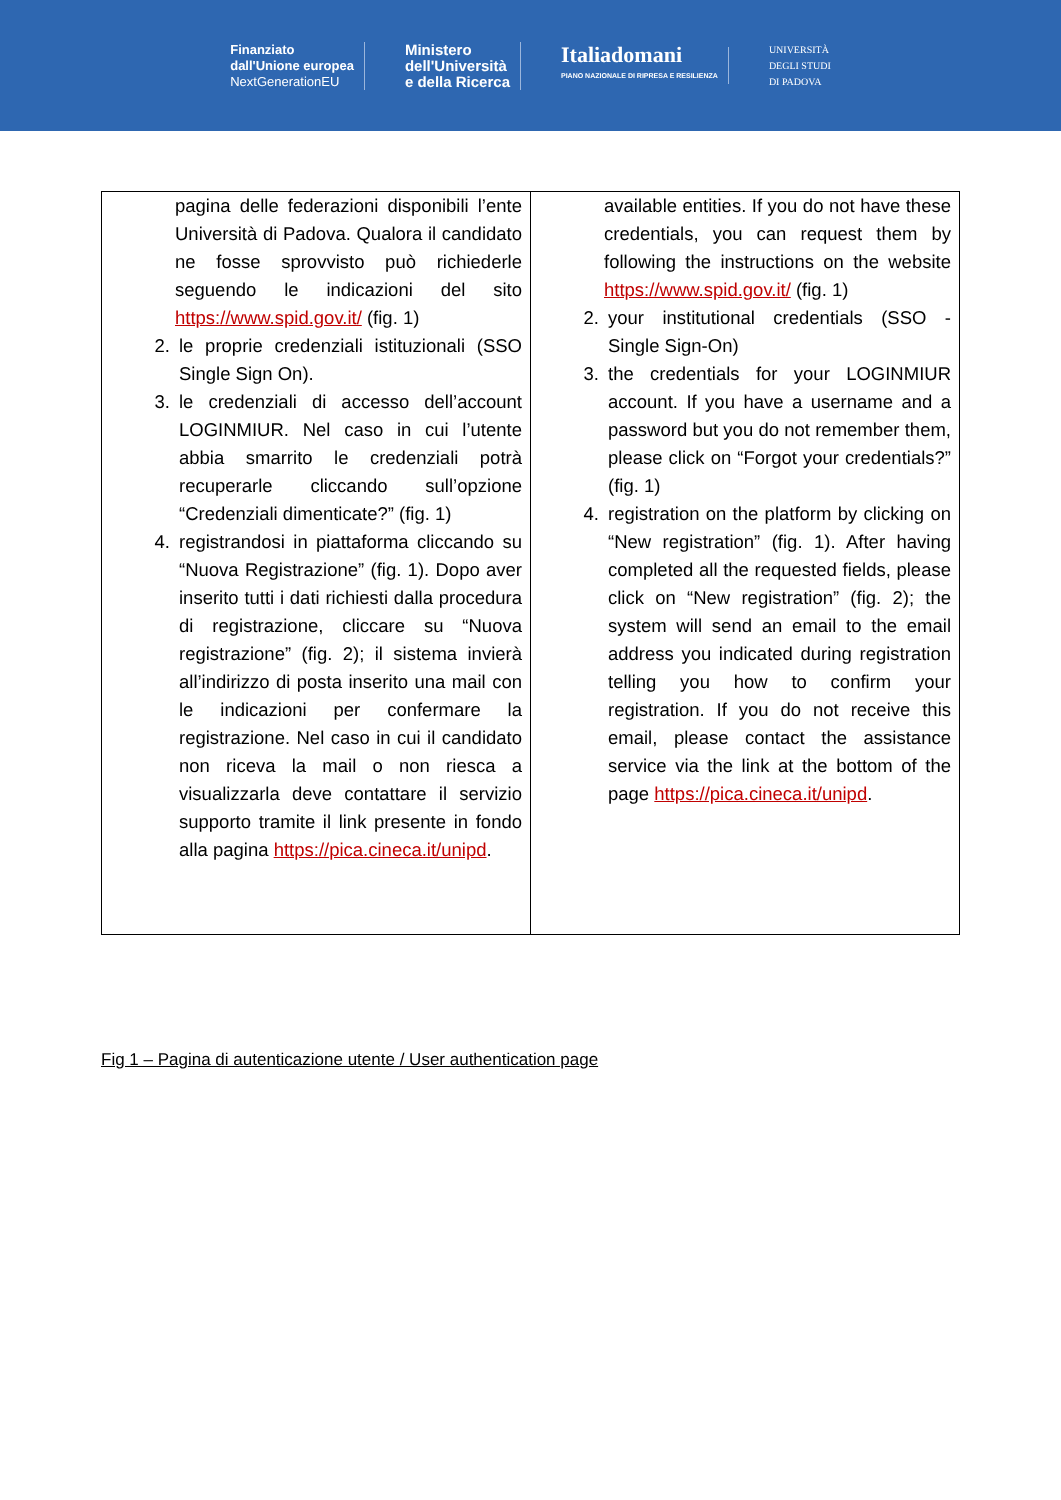Finanziato
dall'Unione europea
NextGenerationEU
Ministero
dell'Università
e della Ricerca
Italiadomani
PIANO NAZIONALE DI RIPRESA E RESILIENZA
UNIVERSITÀ
DEGLI STUDI
DI PADOVA
| pagina delle federazioni disponibili l’ente Università di Padova. Qualora il candidato ne fosse sprovvisto può richiederle seguendo le indicazioni del sito https://www.spid.gov.it/ (fig. 1) 2. le proprie credenziali istituzionali (SSO Single Sign On). 3. le credenziali di accesso dell’account LOGINMIUR. Nel caso in cui l’utente abbia smarrito le credenziali potrà recuperarle cliccando sull’opzione “Credenziali dimenticate?” (fig. 1) 4. registrandosi in piattaforma cliccando su “Nuova Registrazione” (fig. 1). Dopo aver inserito tutti i dati richiesti dalla procedura di registrazione, cliccare su “Nuova registrazione” (fig. 2); il sistema invierà all’indirizzo di posta inserito una mail con le indicazioni per confermare la registrazione. Nel caso in cui il candidato non riceva la mail o non riesca a visualizzarla deve contattare il servizio supporto tramite il link presente in fondo alla pagina https://pica.cineca.it/unipd . | available entities. If you do not have these credentials, you can request them by following the instructions on the website https://www.spid.gov.it/ (fig. 1) 2. your institutional credentials (SSO - Single Sign-On) 3. the credentials for your LOGINMIUR account. If you have a username and a password but you do not remember them, please click on “Forgot your credentials?” (fig. 1) 4. registration on the platform by clicking on “New registration” (fig. 1). After having completed all the requested fields, please click on “New registration” (fig. 2); the system will send an email to the email address you indicated during registration telling you how to confirm your registration. If you do not receive this email, please contact the assistance service via the link at the bottom of the page https://pica.cineca.it/unipd . |
Fig 1 – Pagina di autenticazione utente / User authentication page